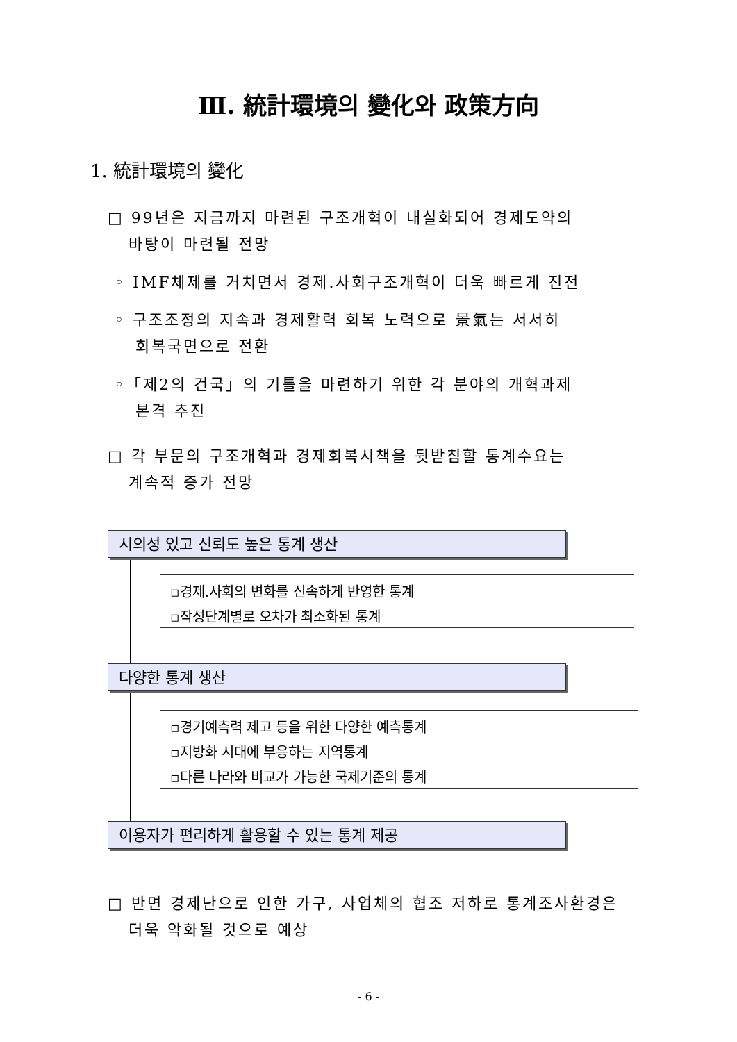Ⅲ. 統計環境의 變化와 政策方向
1. 統計環境의 變化
□ 99년은 지금까지 마련된 구조개혁이 내실화되어 경제도약의
바탕이 마련될 전망
◦ IMF체제를 거치면서 경제.사회구조개혁이 더욱 빠르게 진전
◦ 구조조정의 지속과 경제활력 회복 노력으로 景氣는 서서히
회복국면으로 전환
◦「제2의 건국」의 기틀을 마련하기 위한 각 분야의 개혁과제
본격 추진
□ 각 부문의 구조개혁과 경제회복시책을 뒷받침할 통계수요는
계속적 증가 전망
시의성 있고 신뢰도 높은 통계 생산
▫경제.사회의 변화를 신속하게 반영한 통계
▫작성단계별로 오차가 최소화된 통계
다양한 통계 생산
▫경기예측력 제고 등을 위한 다양한 예측통계
▫지방화 시대에 부응하는 지역통계
▫다른 나라와 비교가 가능한 국제기준의 통계
이용자가 편리하게 활용할 수 있는 통계 제공
□ 반면 경제난으로 인한 가구, 사업체의 협조 저하로 통계조사환경은
더욱 악화될 것으로 예상
- 6 -